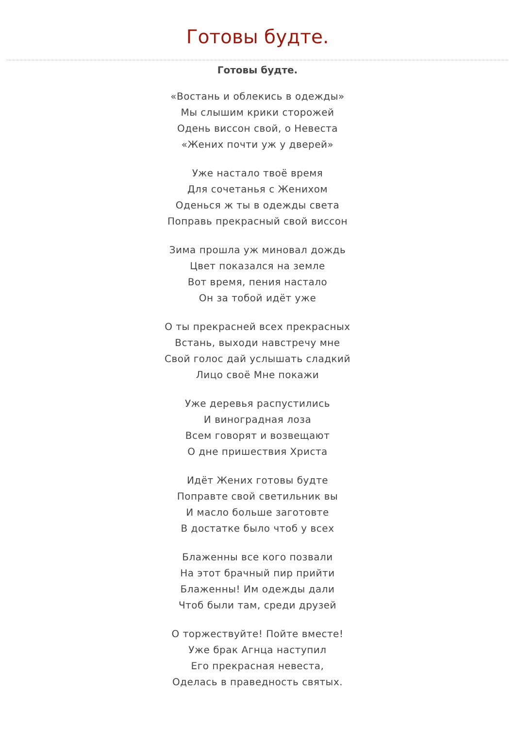Готовы будте.
Готовы будте.
«Востань и облекись в одежды»
Мы слышим крики сторожей
Одень виссон свой, о Невеста
«Жених почти уж у дверей»
Уже настало твоё время
Для сочетанья с Женихом
Оденься ж ты в одежды света
Поправь прекрасный свой виссон
Зима прошла уж миновал дождь
Цвет показался на земле
Вот время, пения настало
Он за тобой идёт уже
О ты прекрасней всех прекрасных
Встань, выходи навстречу мне
Свой голос дай услышать сладкий
Лицо своё Мне покажи
Уже деревья распустились
И виноградная лоза
Всем говорят и возвещают
О дне пришествия Христа
Идёт Жених готовы будте
Поправте свой светильник вы
И масло больше заготовте
В достатке было чтоб у всех
Блаженны все кого позвали
На этот брачный пир прийти
Блаженны! Им одежды дали
Чтоб были там, среди друзей
О торжествуйте! Пойте вместе!
Уже брак Агнца наступил
Его прекрасная невеста,
Оделась в праведность святых.